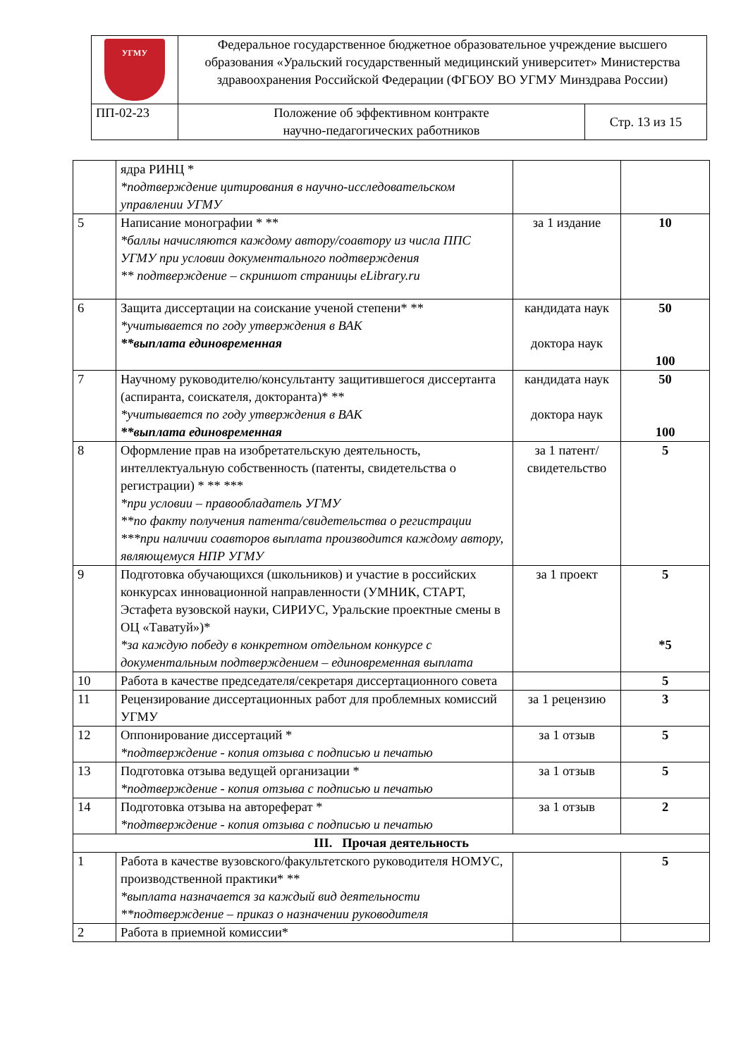| УГМУ | Федеральное государственное бюджетное образовательное учреждение высшего образования «Уральский государственный медицинский университет» Министерства здравоохранения Российской Федерации (ФГБОУ ВО УГМУ Минздрава России) | |
| ПП-02-23 | Положение об эффективном контракте научно-педагогических работников | Стр. 13 из 15 |
| | ядра РИНЦ * *подтверждение цитирования в научно-исследовательском управлении УГМУ | | |
| 5 | Написание монографии * ** *баллы начисляются каждому автору/соавтору из числа ППС УГМУ при условии документального подтверждения ** подтверждение – скриншот страницы eLibrary.ru | за 1 издание | 10 |
| 6 | Защита диссертации на соискание ученой степени* ** *учитывается по году утверждения в ВАК **выплата единовременная | кандидата наук доктора наук | 50 100 |
| 7 | Научному руководителю/консультанту защитившегося диссертанта (аспиранта, соискателя, докторанта)* ** *учитывается по году утверждения в ВАК **выплата единовременная | кандидата наук доктора наук | 50 100 |
| 8 | Оформление прав на изобретательскую деятельность, интеллектуальную собственность (патенты, свидетельства о регистрации) * ** *** *при условии – правообладатель УГМУ **по факту получения патента/свидетельства о регистрации ***при наличии соавторов выплата производится каждому автору, являющемуся НПР УГМУ | за 1 патент/ свидетельство | 5 |
| 9 | Подготовка обучающихся (школьников) и участие в российских конкурсах инновационной направленности (УМНИК, СТАРТ, Эстафета вузовской науки, СИРИУС, Уральские проектные смены в ОЦ «Таватуй»)* *за каждую победу в конкретном отдельном конкурсе с документальным подтверждением – единовременная выплата | за 1 проект | 5 *5 |
| 10 | Работа в качестве председателя/секретаря диссертационного совета | | 5 |
| 11 | Рецензирование диссертационных работ для проблемных комиссий УГМУ | за 1 рецензию | 3 |
| 12 | Оппонирование диссертаций * *подтверждение - копия отзыва с подписью и печатью | за 1 отзыв | 5 |
| 13 | Подготовка отзыва ведущей организации * *подтверждение - копия отзыва с подписью и печатью | за 1 отзыв | 5 |
| 14 | Подготовка отзыва на автореферат * *подтверждение - копия отзыва с подписью и печатью | за 1 отзыв | 2 |
| III. Прочая деятельность | | | |
| 1 | Работа в качестве вузовского/факультетского руководителя НОМУС, производственной практики* ** *выплата назначается за каждый вид деятельности **подтверждение – приказ о назначении руководителя | | 5 |
| 2 | Работа в приемной комиссии* | | |